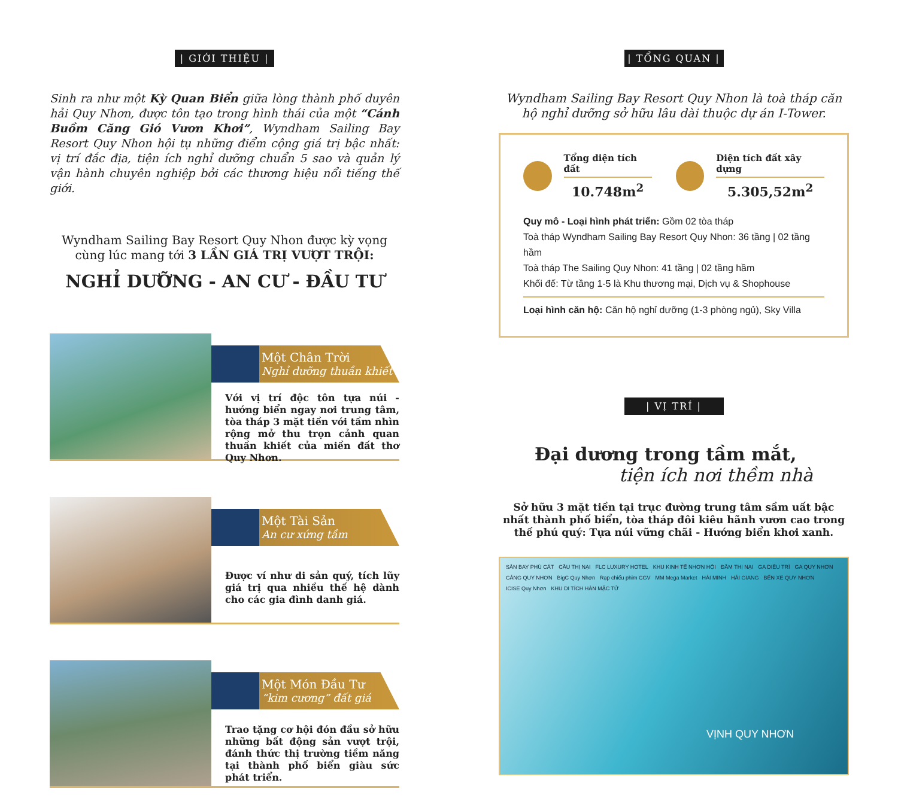| GIỚI THIỆU |
Sinh ra như một Kỳ Quan Biển giữa lòng thành phố duyên hải Quy Nhơn, được tôn tạo trong hình thái của một “Cánh Buồm Căng Gió Vươn Khơi”, Wyndham Sailing Bay Resort Quy Nhon hội tụ những điểm cộng giá trị bậc nhất: vị trí đắc địa, tiện ích nghỉ dưỡng chuẩn 5 sao và quản lý vận hành chuyên nghiệp bởi các thương hiệu nổi tiếng thế giới.
Wyndham Sailing Bay Resort Quy Nhon được kỳ vọng cùng lúc mang tới 3 LẦN GIÁ TRỊ VƯỢT TRỘI:
NGHỈ DƯỠNG - AN CƯ - ĐẦU TƯ
Một Chân Trời
Nghỉ dưỡng thuần khiết
Với vị trí độc tôn tựa núi - hướng biển ngay nơi trung tâm, tòa tháp 3 mặt tiền với tầm nhìn rộng mở thu trọn cảnh quan thuần khiết của miền đất thơ Quy Nhơn.
Một Tài Sản
An cư xứng tầm
Được ví như di sản quý, tích lũy giá trị qua nhiều thế hệ dành cho các gia đình danh giá.
Một Món Đầu Tư
“kim cương” đất giá
Trao tặng cơ hội đón đầu sở hữu những bất động sản vượt trội, đánh thức thị trường tiềm năng tại thành phố biển giàu sức phát triển.
| TỔNG QUAN |
Wyndham Sailing Bay Resort Quy Nhon là toà tháp căn hộ nghỉ dưỡng sở hữu lâu dài thuộc dự án I-Tower.
Tổng diện tích đất
10.748m<sup>2</sup>
Diện tích đất xây dựng
5.305,52m<sup>2</sup>
Quy mô - Loại hình phát triển: Gồm 02 tòa tháp
Toà tháp Wyndham Sailing Bay Resort Quy Nhon: 36 tầng | 02 tầng hầm
Toà tháp The Sailing Quy Nhon: 41 tầng | 02 tầng hầm
Khối đế: Từ tầng 1-5 là Khu thương mại, Dịch vụ & Shophouse
Loại hình căn hộ: Căn hộ nghỉ dưỡng (1-3 phòng ngủ), Sky Villa
| VỊ TRÍ |
Đại dương trong tầm mắt,
tiện ích nơi thềm nhà
Sở hữu 3 mặt tiền tại trục đường trung tâm sầm uất bậc nhất thành phố biển, tòa tháp đôi kiêu hãnh vươn cao trong thế phú quý: Tựa núi vững chãi - Hướng biển khơi xanh.
SÂN BAY PHÙ CÁT CẦU THỊ NẠI FLC LUXURY HOTEL KHU KINH TẾ NHƠN HỘI ĐẦM THỊ NẠI GA DIÊU TRÌ GA QUY NHƠN CẢNG QUY NHƠN BigC Quy Nhơn Rạp chiếu phim CGV MM Mega Market HẢI MINH HẢI GIANG BẾN XE QUY NHƠN ICISE Quy Nhơn KHU DI TÍCH HÀN MẶC TỬ
VỊNH QUY NHƠN